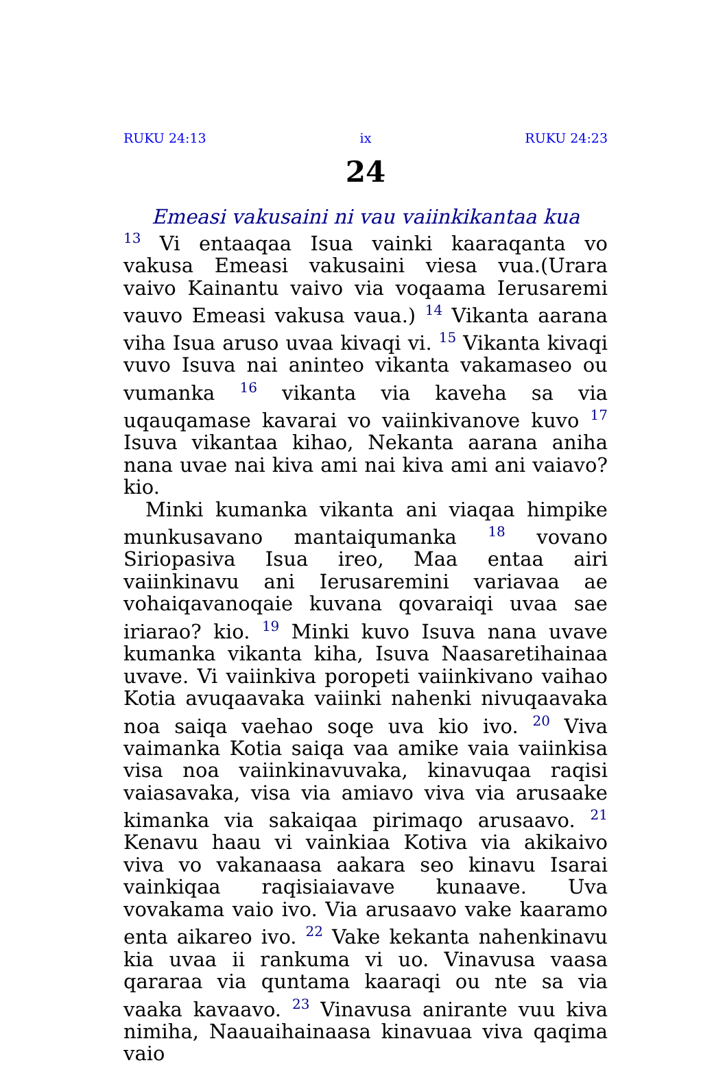RUKU 24:13 ix RUKU 24:23
24
Emeasi vakusaini ni vau vaiinkikantaa kua
<sup>13</sup> Vi entaaqaa Isua vainki kaaraqanta vo vakusa Emeasi vakusaini viesa vua.(Urara vaivo Kainantu vaivo via voqaama Ierusaremi vauvo Emeasi vakusa vaua.) <sup>14</sup> Vikanta aarana viha Isua aruso uvaa kivaqi vi. <sup>15</sup> Vikanta kivaqi vuvo Isuva nai aninteo vikanta vakamaseo ou vumanka <sup>16</sup> vikanta via kaveha sa via uqauqamase kavarai vo vaiinkivanove kuvo <sup>17</sup> Isuva vikantaa kihao, Nekanta aarana aniha nana uvae nai kiva ami nai kiva ami ani vaiavo? kio.
Minki kumanka vikanta ani viaqaa himpike munkusavano mantaiqumanka <sup>18</sup> vovano Siriopasiva Isua ireo, Maa entaa airi vaiinkinavu ani Ierusaremini variavaa ae vohaiqavanoqaie kuvana qovaraiqi uvaa sae iriarao? kio. <sup>19</sup> Minki kuvo Isuva nana uvave kumanka vikanta kiha, Isuva Naasaretihainaa uvave. Vi vaiinkiva poropeti vaiinkivano vaihao Kotia avuqaavaka vaiinki nahenki nivuqaavaka noa saiqa vaehao soqe uva kio ivo. <sup>20</sup> Viva vaimanka Kotia saiqa vaa amike vaia vaiinkisa visa noa vaiinkinavuvaka, kinavuqaa raqisi vaiasavaka, visa via amiavo viva via arusaake kimanka via sakaiqaa pirimaqo arusaavo. <sup>21</sup> Kenavu haau vi vainkiaa Kotiva via akikaivo viva vo vakanaasa aakara seo kinavu Isarai vainkiqaa raqisiaiavave kunaave. Uva vovakama vaio ivo. Via arusaavo vake kaaramo enta aikareo ivo. <sup>22</sup> Vake kekanta nahenkinavu kia uvaa ii rankuma vi uo. Vinavusa vaasa qararaa via quntama kaaraqi ou nte sa via vaaka kavaavo. <sup>23</sup> Vinavusa anirante vuu kiva nimiha, Naauaihainaasa kinavuaa viva qaqima vaio